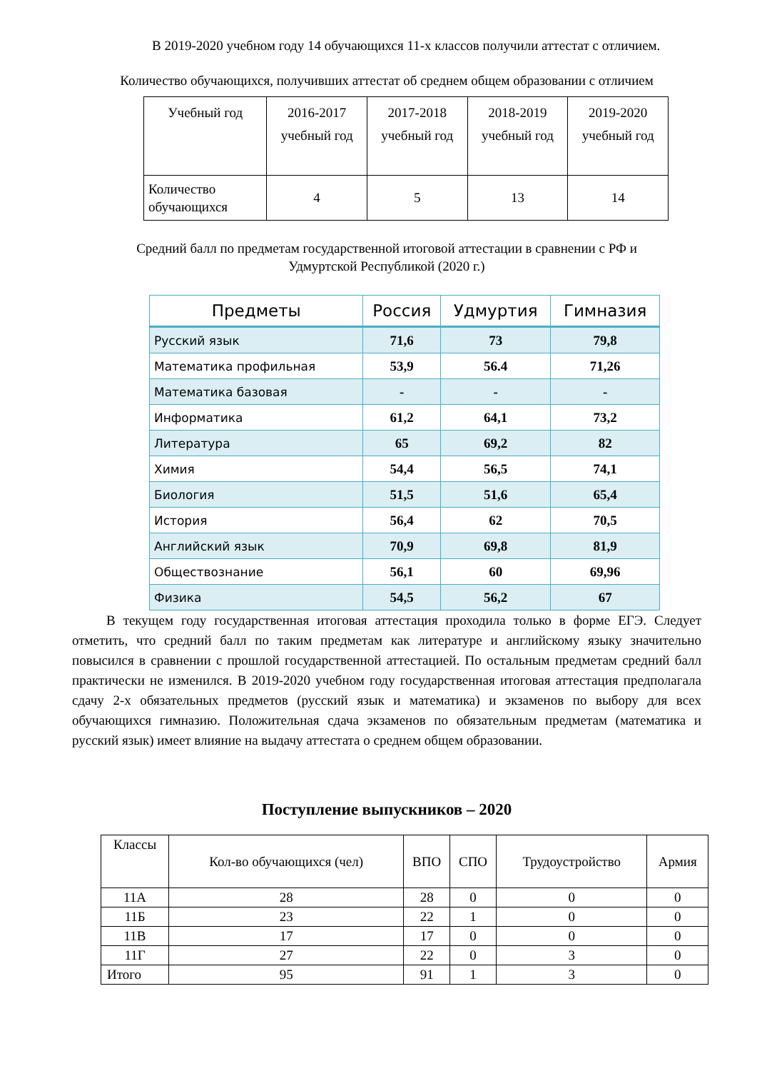В 2019-2020 учебном году 14 обучающихся 11-х классов получили аттестат с отличием.
Количество обучающихся, получивших аттестат об среднем общем образовании с отличием
| Учебный год | 2016-2017 учебный год | 2017-2018 учебный год | 2018-2019 учебный год | 2019-2020 учебный год |
| Количество обучающихся | 4 | 5 | 13 | 14 |
Средний балл по предметам государственной итоговой аттестации в сравнении с РФ и Удмуртской Республикой (2020 г.)
| Предметы | Россия | Удмуртия | Гимназия |
| --- | --- | --- | --- |
| Русский язык | 71,6 | 73 | 79,8 |
| Математика профильная | 53,9 | 56.4 | 71,26 |
| Математика базовая | - | - | - |
| Информатика | 61,2 | 64,1 | 73,2 |
| Литература | 65 | 69,2 | 82 |
| Химия | 54,4 | 56,5 | 74,1 |
| Биология | 51,5 | 51,6 | 65,4 |
| История | 56,4 | 62 | 70,5 |
| Английский язык | 70,9 | 69,8 | 81,9 |
| Обществознание | 56,1 | 60 | 69,96 |
| Физика | 54,5 | 56,2 | 67 |
В текущем году государственная итоговая аттестация проходила только в форме ЕГЭ. Следует отметить, что средний балл по таким предметам как литературе и английскому языку значительно повысился в сравнении с прошлой государственной аттестацией. По остальным предметам средний балл практически не изменился. В 2019-2020 учебном году государственная итоговая аттестация предполагала сдачу 2-х обязательных предметов (русский язык и математика) и экзаменов по выбору для всех обучающихся гимназию. Положительная сдача экзаменов по обязательным предметам (математика и русский язык) имеет влияние на выдачу аттестата о среднем общем образовании.
Поступление выпускников – 2020
| Классы | Кол-во обучающихся (чел) | ВПО | СПО | Трудоустройство | Армия |
| 11А | 28 | 28 | 0 | 0 | 0 |
| 11Б | 23 | 22 | 1 | 0 | 0 |
| 11В | 17 | 17 | 0 | 0 | 0 |
| 11Г | 27 | 22 | 0 | 3 | 0 |
| Итого | 95 | 91 | 1 | 3 | 0 |